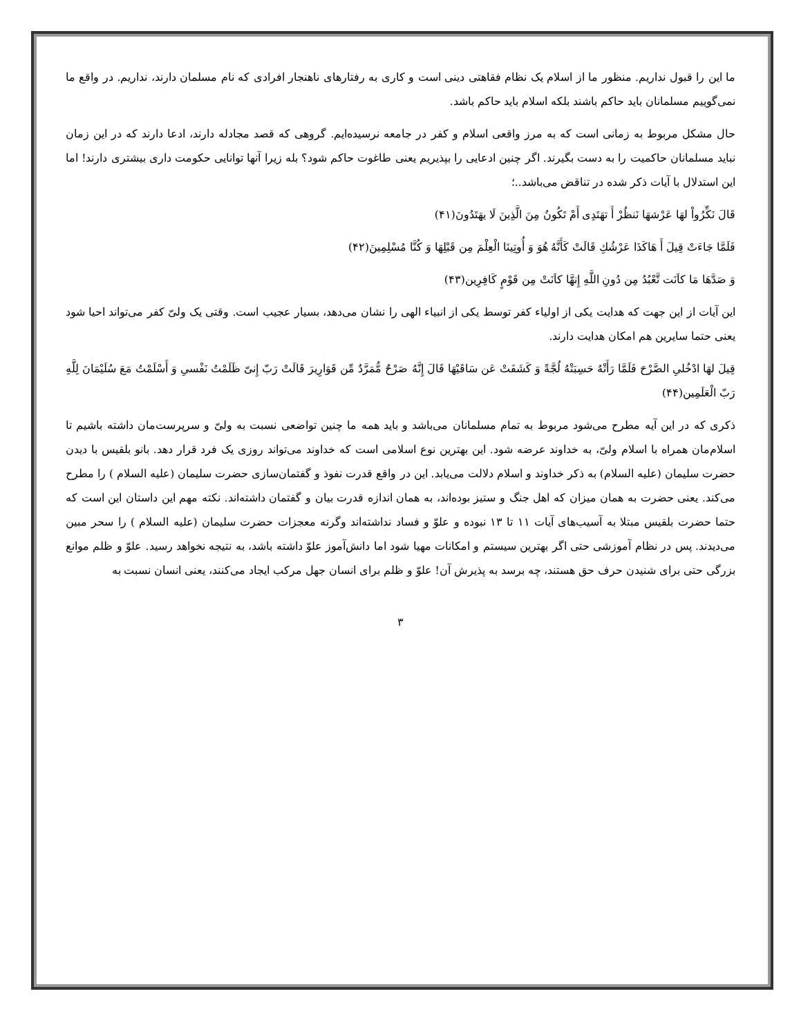ما این را قبول نداریم. منظور ما از اسلام یک نظام فقاهتی دینی است و کاری به رفتارهای ناهنجار افرادی که نام مسلمان دارند، نداریم. در واقع ما نمی‌گوییم مسلمانان باید حاکم باشند بلکه اسلام باید حاکم باشد.
حال مشکل مربوط به زمانی است که به مرز واقعی اسلام و کفر در جامعه نرسیده‌ایم. گروهی که قصد مجادله دارند، ادعا دارند که در این زمان نباید مسلمانان حاکمیت را به دست بگیرند. اگر چنین ادعایی را بپذیریم یعنی طاغوت حاکم شود؟ بله زیرا آنها توانایی حکومت داری بیشتری دارند! اما این استدلال با آیات ذکر شده در تناقض می‌باشد..؛
قَالَ نَكِّرُواْ لهَا عَرْشهَا نَنظُرْ أَ تهَتَدِى أَمْ تَكُونُ مِنَ الَّذِينَ لَا يهَتَدُونَ(۴۱)
فَلَمَّا جَاءَتْ قِيلَ أَ هَاكَذَا عَرْشُكِ قَالَتْ كَأَنَّهُ هُوَ وَ أُوتِينَا الْعِلْمَ مِن قَبْلِهَا وَ كُنَّا مُسْلِمِينَ(۴۲)
وَ صَدَّهَا مَا كاَنَت تَّعْبُدُ مِن دُونِ اللَّهِ إِنهَّا كاَنَتْ مِن قَوْمٍ كَافِرِين(۴۳)
این آیات از این جهت که هدایت یکی از اولیاء کفر توسط یکی از انبیاء الهی را نشان می‌دهد، بسیار عجیب است. وقتی یک ولیّ کفر می‌تواند احیا شود یعنی حتما سایرین هم امکان هدایت دارند.
قِيلَ لهَا ادْخُلىِ الصَّرْحَ فَلَمَّا رَأَتْهُ حَسِبَتْهُ لُجَّةً وَ كَشَفَتْ عَن سَاقَيْهَا قَالَ إِنَّهُ صَرْحٌ مُّمَرَّدٌ مِّن قَوَارِيرَ قَالَتْ رَبّ إِنىّ ظَلَمْتُ نَفْسىِ وَ أَسْلَمْتُ مَعَ سُلَيْمَانَ لِلَّهِ رَبّ الْعَلَمِين(۴۴)
ذکری که در این آیه مطرح می‌شود مربوط به تمام مسلمانان می‌باشد و باید همه ما چنین تواضعی نسبت به ولیّ و سرپرست‌مان داشته باشیم تا اسلام‌مان همراه با اسلام ولیّ، به خداوند عرضه شود. این بهترین نوع اسلامی است که خداوند می‌تواند روزی یک فرد قرار دهد. بانو بلقیس با دیدن حضرت سلیمان (علیه السلام) به ذکر خداوند و اسلام دلالت می‌یابد. این در واقع قدرت نفوذ و گفتمان‌سازی حضرت سلیمان (علیه السلام ) را مطرح می‌کند. یعنی حضرت به همان میزان که اهل جنگ و ستیز بوده‌اند، به همان اندازه قدرت بیان و گفتمان داشته‌اند. نکته مهم این داستان این است که حتما حضرت بلقیس مبتلا به آسیب‌های آیات ۱۱ تا ۱۳ نبوده و علوّ و فساد نداشته‌اند وگرنه معجزات حضرت سلیمان (علیه السلام ) را سحر مبین می‌دیدند. پس در نظام آموزشی حتی اگر بهترین سیستم و امکانات مهیا شود اما دانش‌آموز علوّ داشته باشد، به نتیجه نخواهد رسید. علوّ و ظلم موانع بزرگی حتی برای شنیدن حرف حق هستند، چه برسد به پذیرش آن! علوّ و ظلم برای انسان جهل مرکب ایجاد می‌کنند، یعنی انسان نسبت به
۳